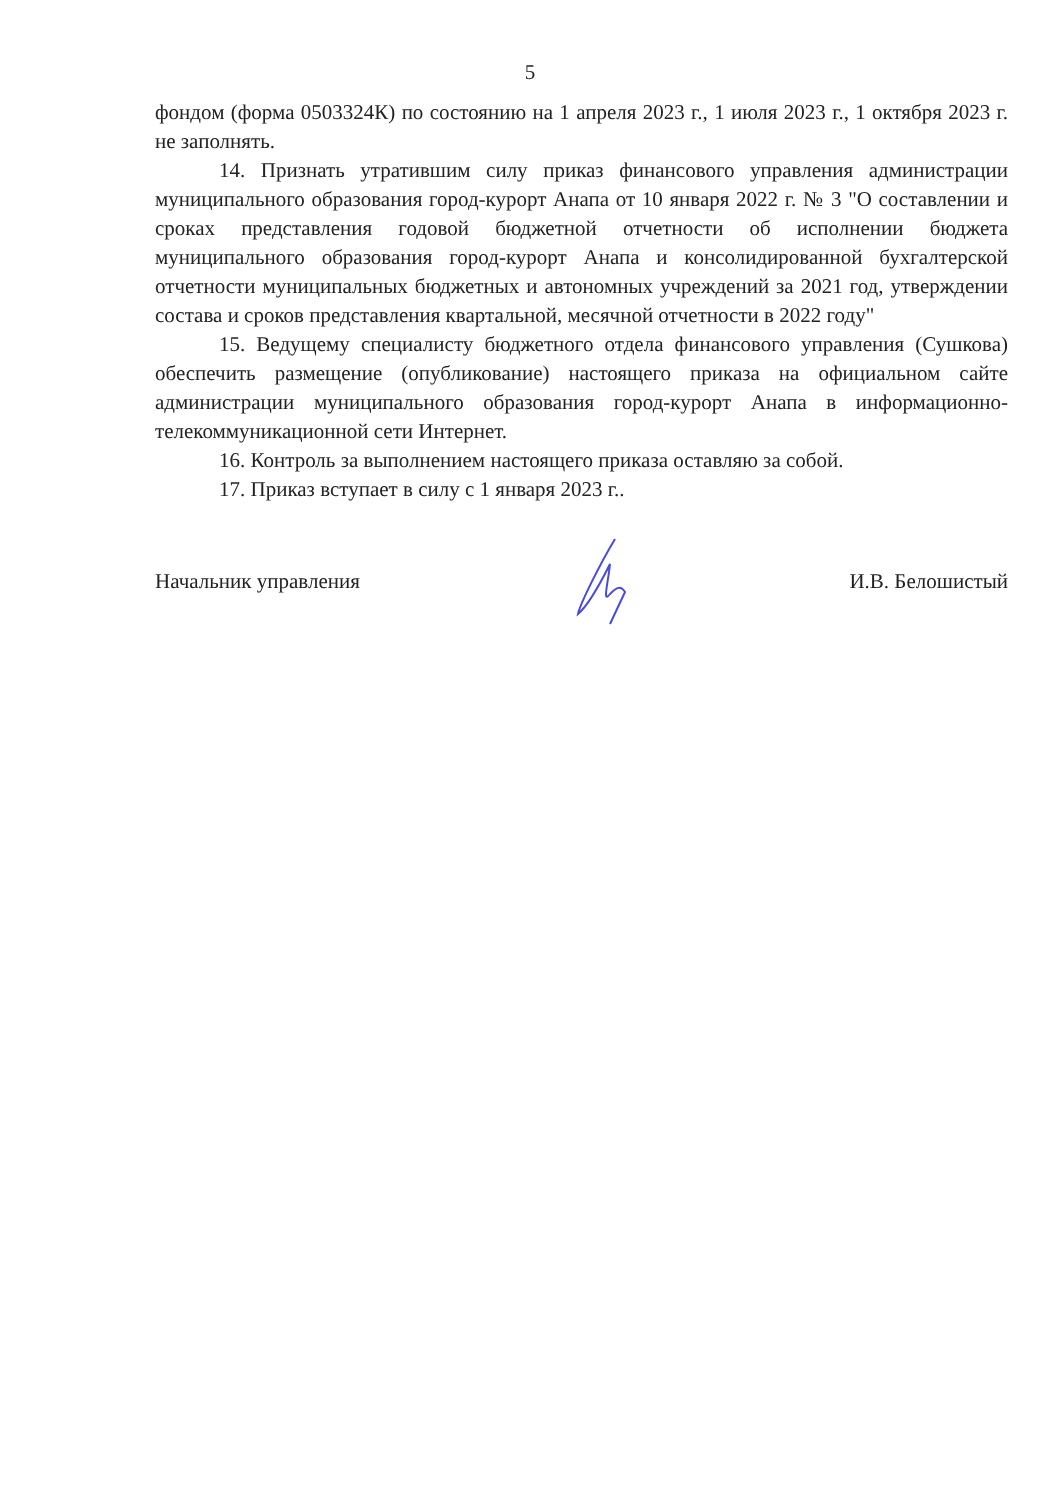5
фондом (форма 0503324К) по состоянию на 1 апреля 2023 г., 1 июля 2023 г., 1 октября 2023 г. не заполнять.
14. Признать утратившим силу приказ финансового управления администрации муниципального образования город-курорт Анапа от 10 января 2022 г. № 3 "О составлении и сроках представления годовой бюджетной отчетности об исполнении бюджета муниципального образования город-курорт Анапа и консолидированной бухгалтерской отчетности муниципальных бюджетных и автономных учреждений за 2021 год, утверждении состава и сроков представления квартальной, месячной отчетности в 2022 году"
15. Ведущему специалисту бюджетного отдела финансового управления (Сушкова) обеспечить размещение (опубликование) настоящего приказа на официальном сайте администрации муниципального образования город-курорт Анапа в информационно-телекоммуникационной сети Интернет.
16. Контроль за выполнением настоящего приказа оставляю за собой.
17. Приказ вступает в силу с 1 января 2023 г..
Начальник управления И.В. Белошистый